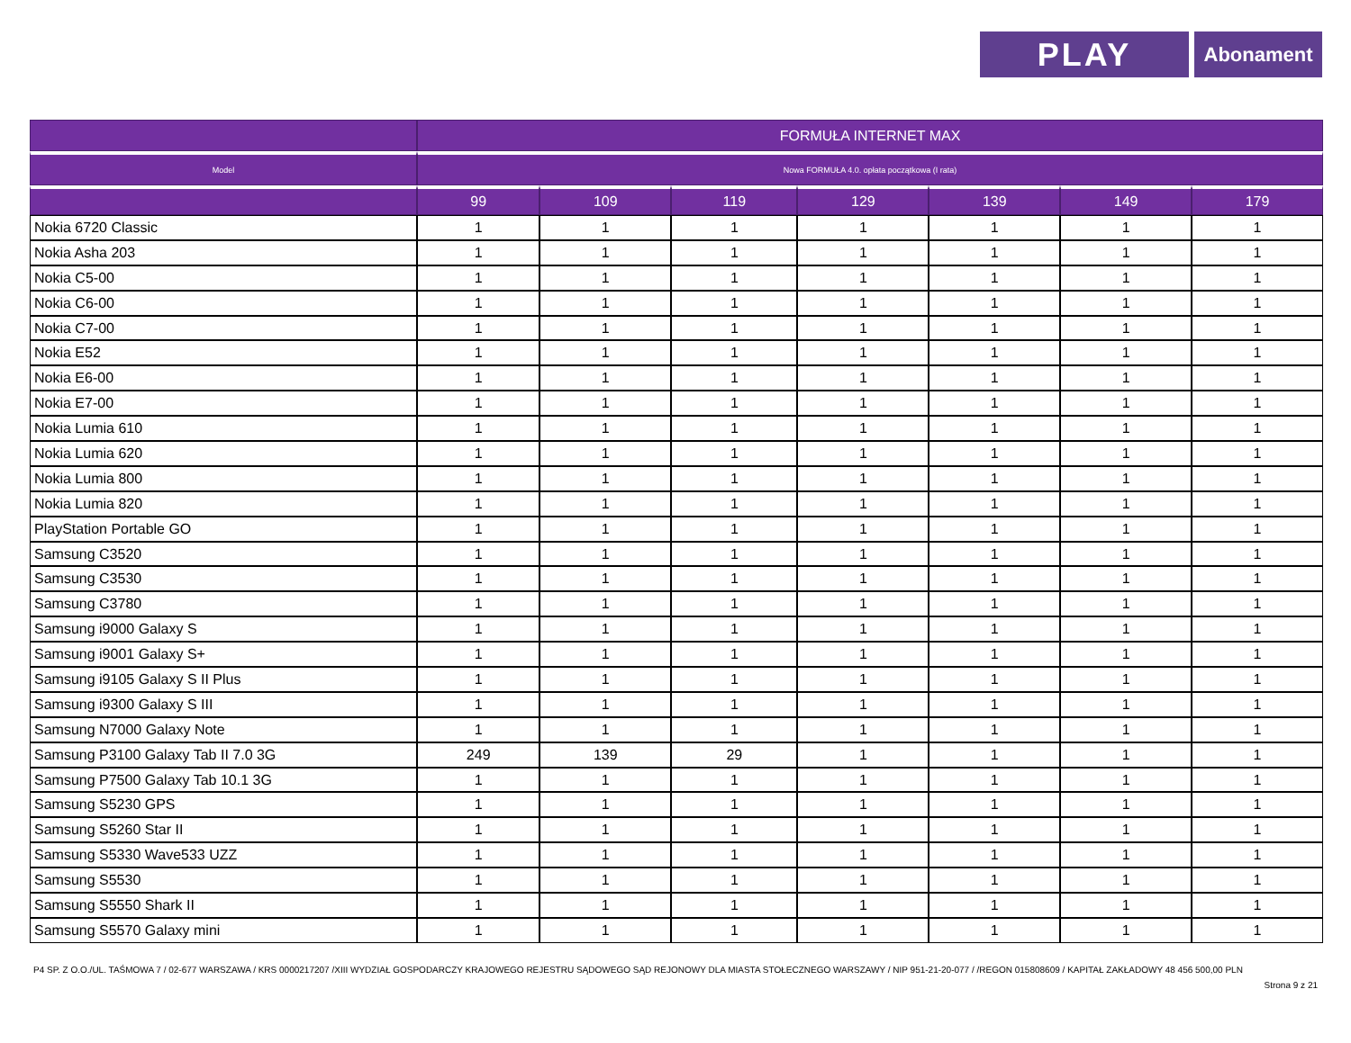PLAY
Abonament
| | FORMUŁA INTERNET MAX | | | | | | |
| --- | --- | --- | --- | --- | --- | --- | --- |
| Model | Nowa FORMUŁA 4.0. opłata początkowa (I rata) | | | | | | |
| | 99 | 109 | 119 | 129 | 139 | 149 | 179 |
| Nokia 6720 Classic | 1 | 1 | 1 | 1 | 1 | 1 | 1 |
| Nokia Asha 203 | 1 | 1 | 1 | 1 | 1 | 1 | 1 |
| Nokia C5-00 | 1 | 1 | 1 | 1 | 1 | 1 | 1 |
| Nokia C6-00 | 1 | 1 | 1 | 1 | 1 | 1 | 1 |
| Nokia C7-00 | 1 | 1 | 1 | 1 | 1 | 1 | 1 |
| Nokia E52 | 1 | 1 | 1 | 1 | 1 | 1 | 1 |
| Nokia E6-00 | 1 | 1 | 1 | 1 | 1 | 1 | 1 |
| Nokia E7-00 | 1 | 1 | 1 | 1 | 1 | 1 | 1 |
| Nokia Lumia 610 | 1 | 1 | 1 | 1 | 1 | 1 | 1 |
| Nokia Lumia 620 | 1 | 1 | 1 | 1 | 1 | 1 | 1 |
| Nokia Lumia 800 | 1 | 1 | 1 | 1 | 1 | 1 | 1 |
| Nokia Lumia 820 | 1 | 1 | 1 | 1 | 1 | 1 | 1 |
| PlayStation Portable GO | 1 | 1 | 1 | 1 | 1 | 1 | 1 |
| Samsung C3520 | 1 | 1 | 1 | 1 | 1 | 1 | 1 |
| Samsung C3530 | 1 | 1 | 1 | 1 | 1 | 1 | 1 |
| Samsung C3780 | 1 | 1 | 1 | 1 | 1 | 1 | 1 |
| Samsung i9000 Galaxy S | 1 | 1 | 1 | 1 | 1 | 1 | 1 |
| Samsung i9001 Galaxy S+ | 1 | 1 | 1 | 1 | 1 | 1 | 1 |
| Samsung i9105 Galaxy S II Plus | 1 | 1 | 1 | 1 | 1 | 1 | 1 |
| Samsung i9300 Galaxy S III | 1 | 1 | 1 | 1 | 1 | 1 | 1 |
| Samsung N7000 Galaxy Note | 1 | 1 | 1 | 1 | 1 | 1 | 1 |
| Samsung P3100 Galaxy Tab II 7.0 3G | 249 | 139 | 29 | 1 | 1 | 1 | 1 |
| Samsung P7500 Galaxy Tab 10.1 3G | 1 | 1 | 1 | 1 | 1 | 1 | 1 |
| Samsung S5230 GPS | 1 | 1 | 1 | 1 | 1 | 1 | 1 |
| Samsung S5260 Star II | 1 | 1 | 1 | 1 | 1 | 1 | 1 |
| Samsung S5330 Wave533 UZZ | 1 | 1 | 1 | 1 | 1 | 1 | 1 |
| Samsung S5530 | 1 | 1 | 1 | 1 | 1 | 1 | 1 |
| Samsung S5550 Shark II | 1 | 1 | 1 | 1 | 1 | 1 | 1 |
| Samsung S5570 Galaxy mini | 1 | 1 | 1 | 1 | 1 | 1 | 1 |
P4 SP. Z O.O./UL. TAŚMOWA 7 / 02-677 WARSZAWA / KRS 0000217207 /XIII WYDZIAŁ GOSPODARCZY KRAJOWEGO REJESTRU SĄDOWEGO SĄD REJONOWY DLA MIASTA STOŁECZNEGO WARSZAWY / NIP 951-21-20-077 / /REGON 015808609 / KAPITAŁ ZAKŁADOWY 48 456 500,00 PLN
Strona 9 z 21